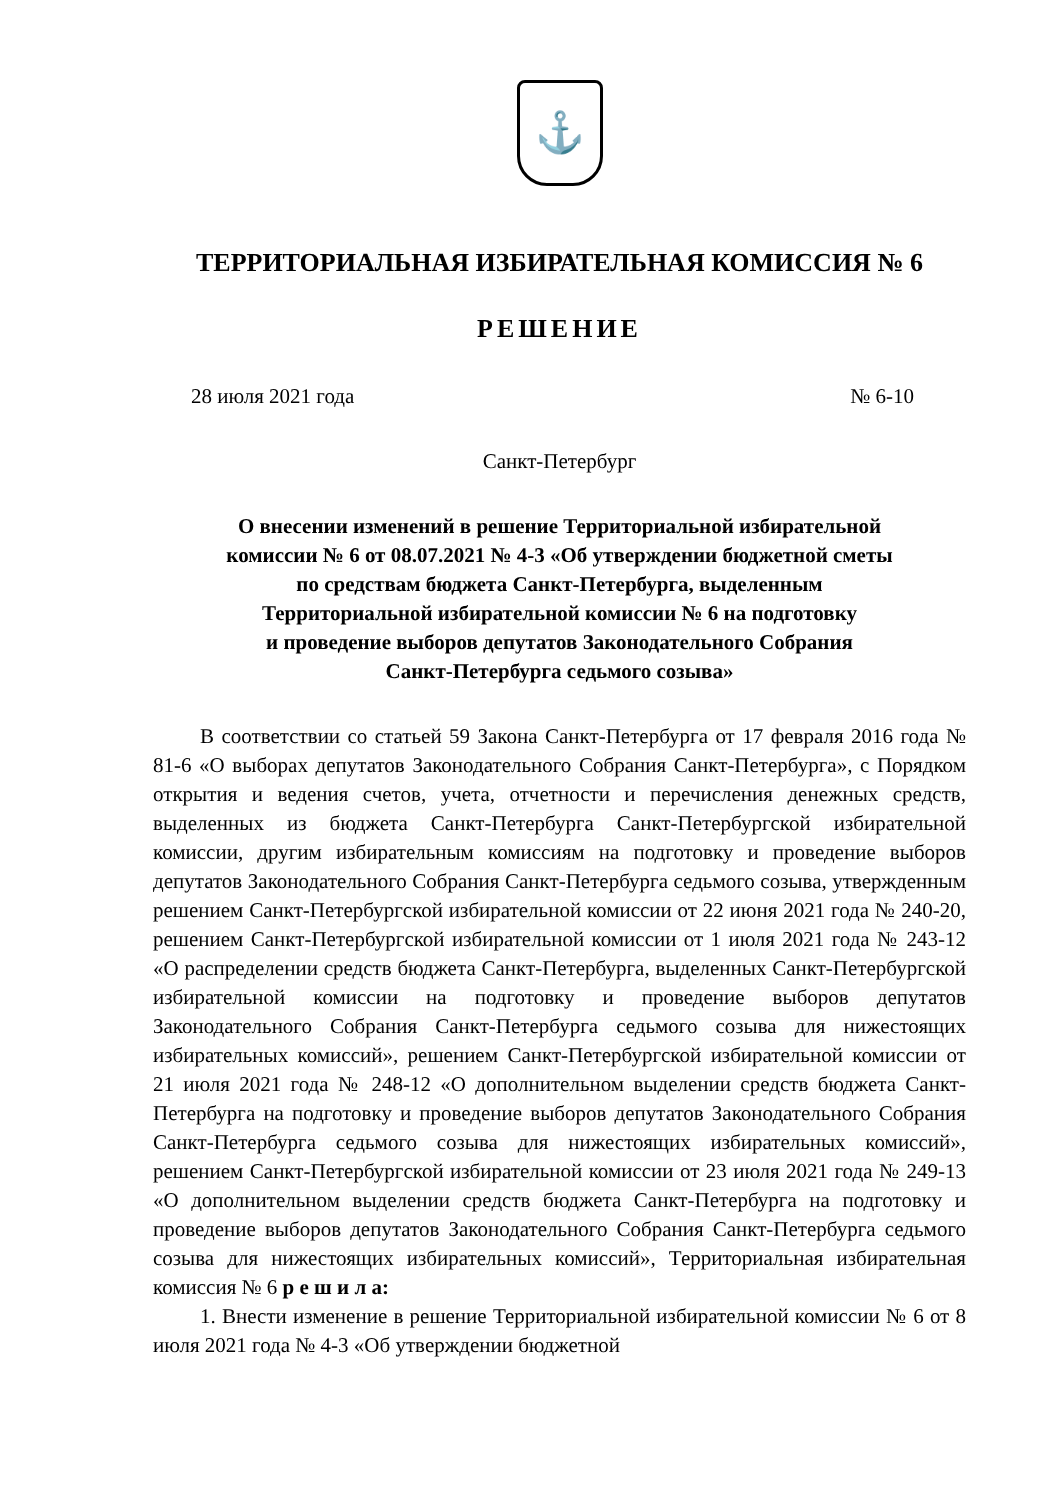⚓
ТЕРРИТОРИАЛЬНАЯ ИЗБИРАТЕЛЬНАЯ КОМИССИЯ № 6
РЕШЕНИЕ
28 июля 2021 года № 6-10
Санкт-Петербург
О внесении изменений в решение Территориальной избирательной
комиссии № 6 от 08.07.2021 № 4-3 «Об утверждении бюджетной сметы
по средствам бюджета Санкт-Петербурга, выделенным
Территориальной избирательной комиссии № 6 на подготовку
и проведение выборов депутатов Законодательного Собрания
Санкт-Петербурга седьмого созыва»
В соответствии со статьей 59 Закона Санкт-Петербурга от 17 февраля 2016 года № 81-6 «О выборах депутатов Законодательного Собрания Санкт-Петербурга», с Порядком открытия и ведения счетов, учета, отчетности и перечисления денежных средств, выделенных из бюджета Санкт-Петербурга Санкт-Петербургской избирательной комиссии, другим избирательным комиссиям на подготовку и проведение выборов депутатов Законодательного Собрания Санкт-Петербурга седьмого созыва, утвержденным решением Санкт-Петербургской избирательной комиссии от 22 июня 2021 года № 240-20, решением Санкт-Петербургской избирательной комиссии от 1 июля 2021 года № 243-12 «О распределении средств бюджета Санкт-Петербурга, выделенных Санкт-Петербургской избирательной комиссии на подготовку и проведение выборов депутатов Законодательного Собрания Санкт-Петербурга седьмого созыва для нижестоящих избирательных комиссий», решением Санкт-Петербургской избирательной комиссии от 21 июля 2021 года № 248-12 «О дополнительном выделении средств бюджета Санкт-Петербурга на подготовку и проведение выборов депутатов Законодательного Собрания Санкт-Петербурга седьмого созыва для нижестоящих избирательных комиссий», решением Санкт-Петербургской избирательной комиссии от 23 июля 2021 года № 249-13 «О дополнительном выделении средств бюджета Санкт-Петербурга на подготовку и проведение выборов депутатов Законодательного Собрания Санкт-Петербурга седьмого созыва для нижестоящих избирательных комиссий», Территориальная избирательная комиссия № 6 р е ш и л а:
1. Внести изменение в решение Территориальной избирательной комиссии № 6 от 8 июля 2021 года № 4-3 «Об утверждении бюджетной